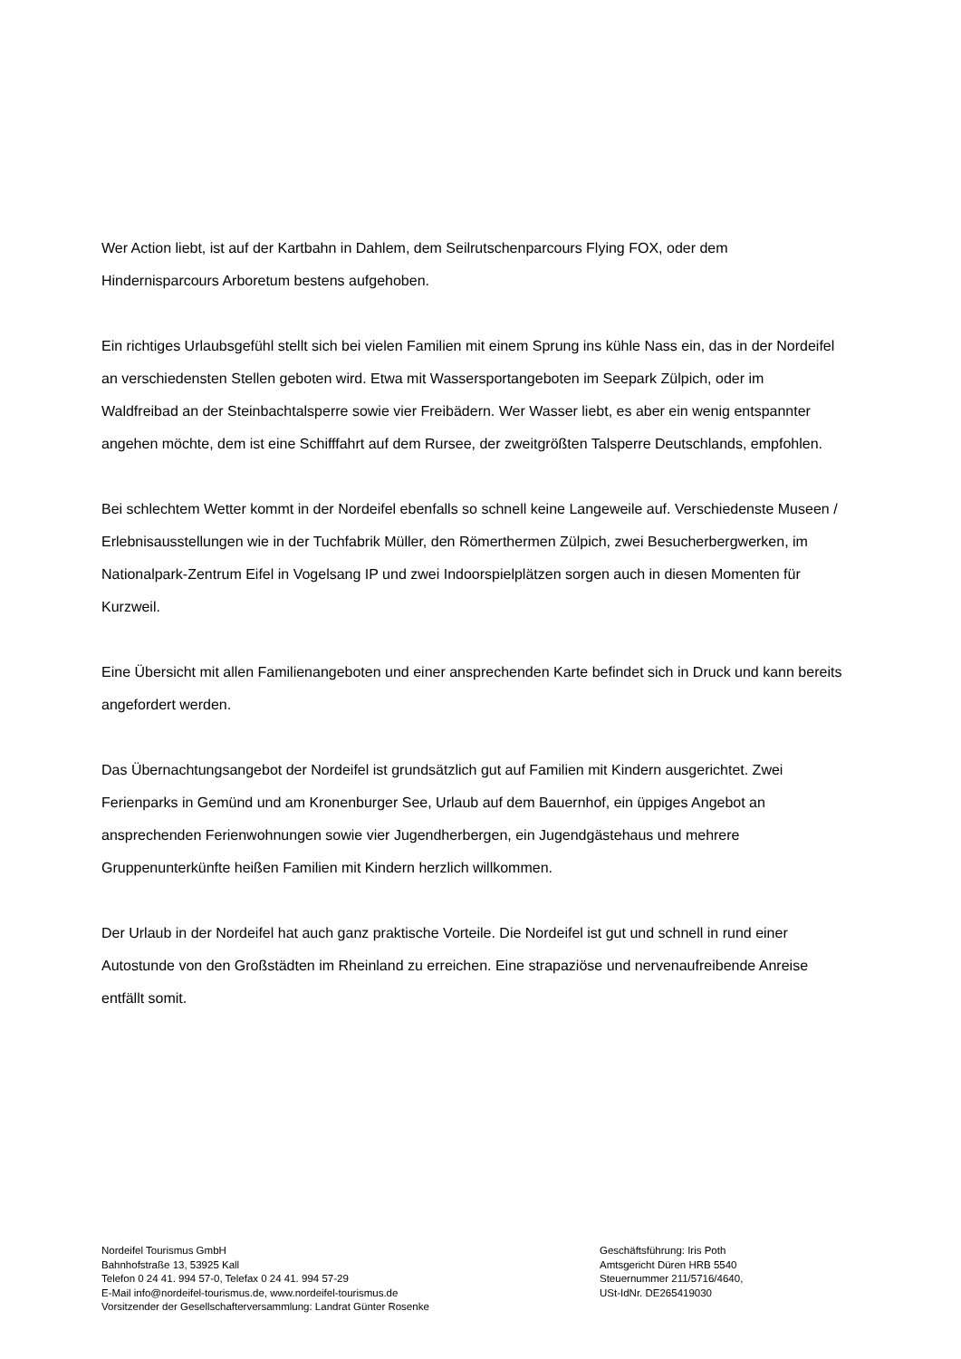Wer Action liebt, ist auf der Kartbahn in Dahlem, dem Seilrutschenparcours Flying FOX, oder dem Hindernisparcours Arboretum bestens aufgehoben.
Ein richtiges Urlaubsgefühl stellt sich bei vielen Familien mit einem Sprung ins kühle Nass ein, das in der Nordeifel an verschiedensten Stellen geboten wird. Etwa mit Wassersportangeboten im Seepark Zülpich, oder im Waldfreibad an der Steinbachtalsperre sowie vier Freibädern. Wer Wasser liebt, es aber ein wenig entspannter angehen möchte, dem ist eine Schifffahrt auf dem Rursee, der zweitgrößten Talsperre Deutschlands, empfohlen.
Bei schlechtem Wetter kommt in der Nordeifel ebenfalls so schnell keine Langeweile auf. Verschiedenste Museen / Erlebnisausstellungen wie in der Tuchfabrik Müller, den Römerthermen Zülpich, zwei Besucherbergwerken, im Nationalpark-Zentrum Eifel in Vogelsang IP und zwei Indoorspielplätzen sorgen auch in diesen Momenten für Kurzweil.
Eine Übersicht mit allen Familienangeboten und einer ansprechenden Karte befindet sich in Druck und kann bereits angefordert werden.
Das Übernachtungsangebot der Nordeifel ist grundsätzlich gut auf Familien mit Kindern ausgerichtet. Zwei Ferienparks in Gemünd und am Kronenburger See, Urlaub auf dem Bauernhof, ein üppiges Angebot an ansprechenden Ferienwohnungen sowie vier Jugendherbergen, ein Jugendgästehaus und mehrere Gruppenunterkünfte heißen Familien mit Kindern herzlich willkommen.
Der Urlaub in der Nordeifel hat auch ganz praktische Vorteile. Die Nordeifel ist gut und schnell in rund einer Autostunde von den Großstädten im Rheinland zu erreichen. Eine strapaziöse und nervenaufreibende Anreise entfällt somit.
Nordeifel Tourismus GmbH
Bahnhofstraße 13, 53925 Kall
Telefon 0 24 41. 994 57-0, Telefax 0 24 41. 994 57-29
E-Mail info@nordeifel-tourismus.de, www.nordeifel-tourismus.de
Vorsitzender der Gesellschafterversammlung: Landrat Günter Rosenke
Geschäftsführung: Iris Poth
Amtsgericht Düren HRB 5540
Steuernummer 211/5716/4640,
USt-IdNr. DE265419030